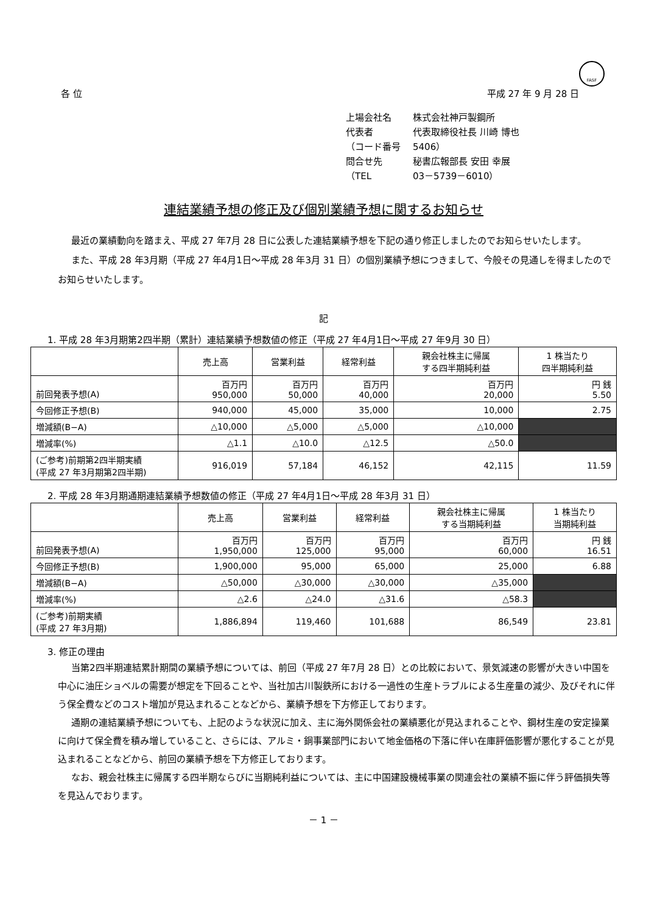FASF
各 位 平成 27 年 9 月 28 日
上場会社名 株式会社神戸製鋼所
代表者 代表取締役社長 川崎 博也
（コード番号 5406）
問合せ先 秘書広報部長 安田 幸展
（TEL 03－5739－6010）
連結業績予想の修正及び個別業績予想に関するお知らせ
最近の業績動向を踏まえ、平成 27 年7月 28 日に公表した連結業績予想を下記の通り修正しましたのでお知らせいたします。
また、平成 28 年3月期（平成 27 年4月1日～平成 28 年3月 31 日）の個別業績予想につきまして、今般その見通しを得ましたのでお知らせいたします。
記
1. 平成 28 年3月期第2四半期（累計）連結業績予想数値の修正（平成 27 年4月1日～平成 27 年9月 30 日）
| | 売上高 | 営業利益 | 経常利益 | 親会社株主に帰属 する四半期純利益 | 1 株当たり 四半期純利益 |
| --- | --- | --- | --- | --- | --- |
| 前回発表予想(A) | 百万円 950,000 | 百万円 50,000 | 百万円 40,000 | 百万円 20,000 | 円 銭 5.50 |
| 今回修正予想(B) | 940,000 | 45,000 | 35,000 | 10,000 | 2.75 |
| 増減額(B−A) | △10,000 | △5,000 | △5,000 | △10,000 | |
| 増減率(%) | △1.1 | △10.0 | △12.5 | △50.0 | |
| (ご参考)前期第2四半期実績 (平成 27 年3月期第2四半期) | 916,019 | 57,184 | 46,152 | 42,115 | 11.59 |
2. 平成 28 年3月期通期連結業績予想数値の修正（平成 27 年4月1日～平成 28 年3月 31 日）
| | 売上高 | 営業利益 | 経常利益 | 親会社株主に帰属 する当期純利益 | 1 株当たり 当期純利益 |
| --- | --- | --- | --- | --- | --- |
| 前回発表予想(A) | 百万円 1,950,000 | 百万円 125,000 | 百万円 95,000 | 百万円 60,000 | 円 銭 16.51 |
| 今回修正予想(B) | 1,900,000 | 95,000 | 65,000 | 25,000 | 6.88 |
| 増減額(B−A) | △50,000 | △30,000 | △30,000 | △35,000 | |
| 増減率(%) | △2.6 | △24.0 | △31.6 | △58.3 | |
| (ご参考)前期実績 (平成 27 年3月期) | 1,886,894 | 119,460 | 101,688 | 86,549 | 23.81 |
3. 修正の理由
当第2四半期連結累計期間の業績予想については、前回（平成 27 年7月 28 日）との比較において、景気減速の影響が大きい中国を中心に油圧ショベルの需要が想定を下回ることや、当社加古川製鉄所における一過性の生産トラブルによる生産量の減少、及びそれに伴う保全費などのコスト増加が見込まれることなどから、業績予想を下方修正しております。
通期の連結業績予想についても、上記のような状況に加え、主に海外関係会社の業績悪化が見込まれることや、鋼材生産の安定操業に向けて保全費を積み増していること、さらには、アルミ・銅事業部門において地金価格の下落に伴い在庫評価影響が悪化することが見込まれることなどから、前回の業績予想を下方修正しております。
なお、親会社株主に帰属する四半期ならびに当期純利益については、主に中国建設機械事業の関連会社の業績不振に伴う評価損失等を見込んでおります。
－ 1 －